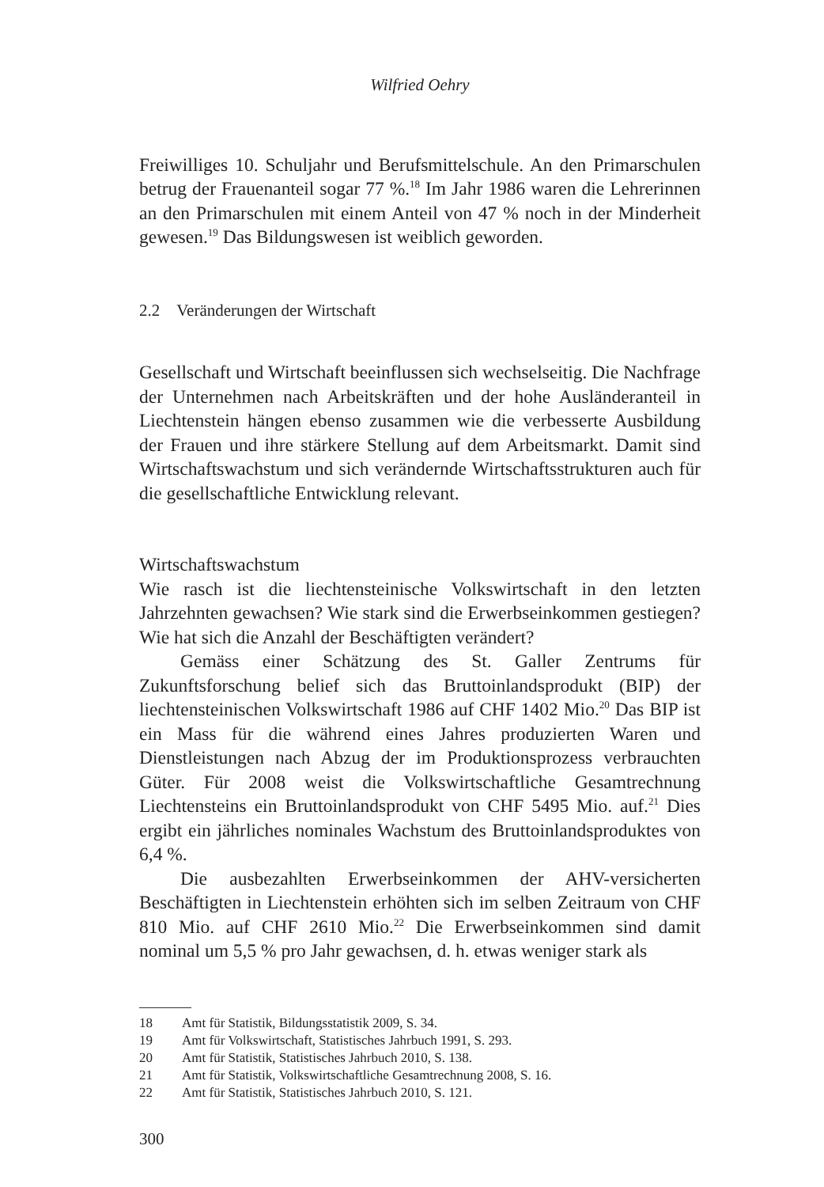Wilfried Oehry
Freiwilliges 10. Schuljahr und Berufsmittelschule. An den Primarschulen betrug der Frauenanteil sogar 77 %.<sup>18</sup> Im Jahr 1986 waren die Lehrerinnen an den Primarschulen mit einem Anteil von 47 % noch in der Minderheit gewesen.<sup>19</sup> Das Bildungswesen ist weiblich geworden.
2.2 Veränderungen der Wirtschaft
Gesellschaft und Wirtschaft beeinflussen sich wechselseitig. Die Nachfrage der Unternehmen nach Arbeitskräften und der hohe Ausländeranteil in Liechtenstein hängen ebenso zusammen wie die verbesserte Ausbildung der Frauen und ihre stärkere Stellung auf dem Arbeitsmarkt. Damit sind Wirtschaftswachstum und sich verändernde Wirtschaftsstrukturen auch für die gesellschaftliche Entwicklung relevant.
Wirtschaftswachstum
Wie rasch ist die liechtensteinische Volkswirtschaft in den letzten Jahrzehnten gewachsen? Wie stark sind die Erwerbseinkommen gestiegen? Wie hat sich die Anzahl der Beschäftigten verändert?
Gemäss einer Schätzung des St. Galler Zentrums für Zukunftsforschung belief sich das Bruttoinlandsprodukt (BIP) der liechtensteinischen Volkswirtschaft 1986 auf CHF 1402 Mio.<sup>20</sup> Das BIP ist ein Mass für die während eines Jahres produzierten Waren und Dienstleistungen nach Abzug der im Produktionsprozess verbrauchten Güter. Für 2008 weist die Volkswirtschaftliche Gesamtrechnung Liechtensteins ein Bruttoinlandsprodukt von CHF 5495 Mio. auf.<sup>21</sup> Dies ergibt ein jährliches nominales Wachstum des Bruttoinlandsproduktes von 6,4 %.
Die ausbezahlten Erwerbseinkommen der AHV-versicherten Beschäftigten in Liechtenstein erhöhten sich im selben Zeitraum von CHF 810 Mio. auf CHF 2610 Mio.<sup>22</sup> Die Erwerbseinkommen sind damit nominal um 5,5 % pro Jahr gewachsen, d. h. etwas weniger stark als
18 Amt für Statistik, Bildungsstatistik 2009, S. 34.
19 Amt für Volkswirtschaft, Statistisches Jahrbuch 1991, S. 293.
20 Amt für Statistik, Statistisches Jahrbuch 2010, S. 138.
21 Amt für Statistik, Volkswirtschaftliche Gesamtrechnung 2008, S. 16.
22 Amt für Statistik, Statistisches Jahrbuch 2010, S. 121.
300